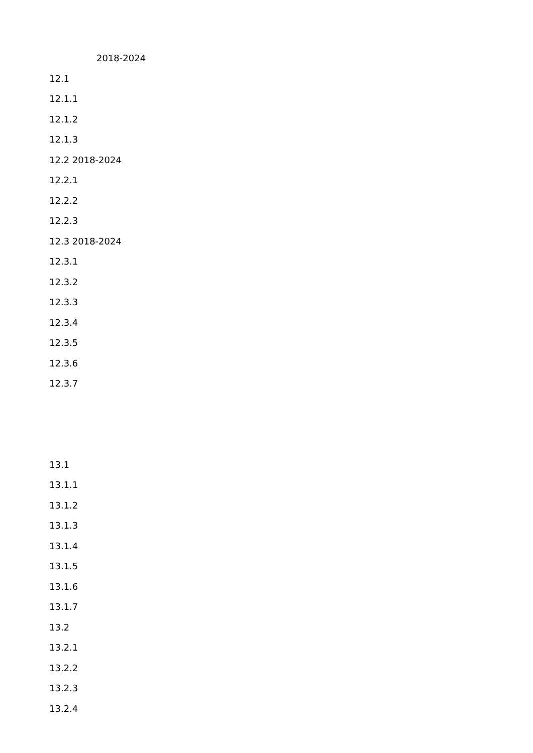2018-2024
12.1
12.1.1
12.1.2
12.1.3
12.2 2018-2024
12.2.1
12.2.2
12.2.3
12.3 2018-2024
12.3.1
12.3.2
12.3.3
12.3.4
12.3.5
12.3.6
12.3.7
13.1
13.1.1
13.1.2
13.1.3
13.1.4
13.1.5
13.1.6
13.1.7
13.2
13.2.1
13.2.2
13.2.3
13.2.4